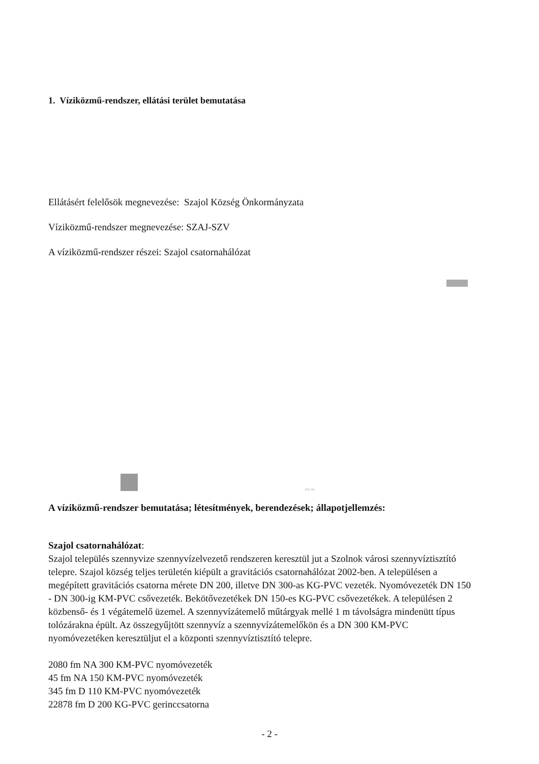1. Víziközmű-rendszer, ellátási terület bemutatása
Ellátásért felelősök megnevezése: Szajol Község Önkormányzata
Víziközmű-rendszer megnevezése: SZAJ-SZV
A víziközmű-rendszer részei: Szajol csatornahálózat
Go ce
A víziközmű-rendszer bemutatása; létesítmények, berendezések; állapotjellemzés:
Szajol csatornahálózat:
Szajol település szennyvize szennyvízelvezető rendszeren keresztül jut a Szolnok városi szennyvíztisztító telepre. Szajol község teljes területén kiépült a gravitációs csatornahálózat 2002-ben. A településen a megépített gravitációs csatorna mérete DN 200, illetve DN 300-as KG-PVC vezeték. Nyomóvezeték DN 150 - DN 300-ig KM-PVC csővezeték. Bekötővezetékek DN 150-es KG-PVC csővezetékek. A településen 2 közbenső- és 1 végátemelő üzemel. A szennyvízátemelő műtárgyak mellé 1 m távolságra mindenütt típus tolózárakna épült. Az összegyűjtött szennyvíz a szennyvízátemelőkön és a DN 300 KM-PVC nyomóvezetéken keresztüljut el a központi szennyvíztisztító telepre.
2080 fm NA 300 KM-PVC nyomóvezeték
45 fm NA 150 KM-PVC nyomóvezeték
345 fm D 110 KM-PVC nyomóvezeték
22878 fm D 200 KG-PVC gerinccsatorna
- 2 -